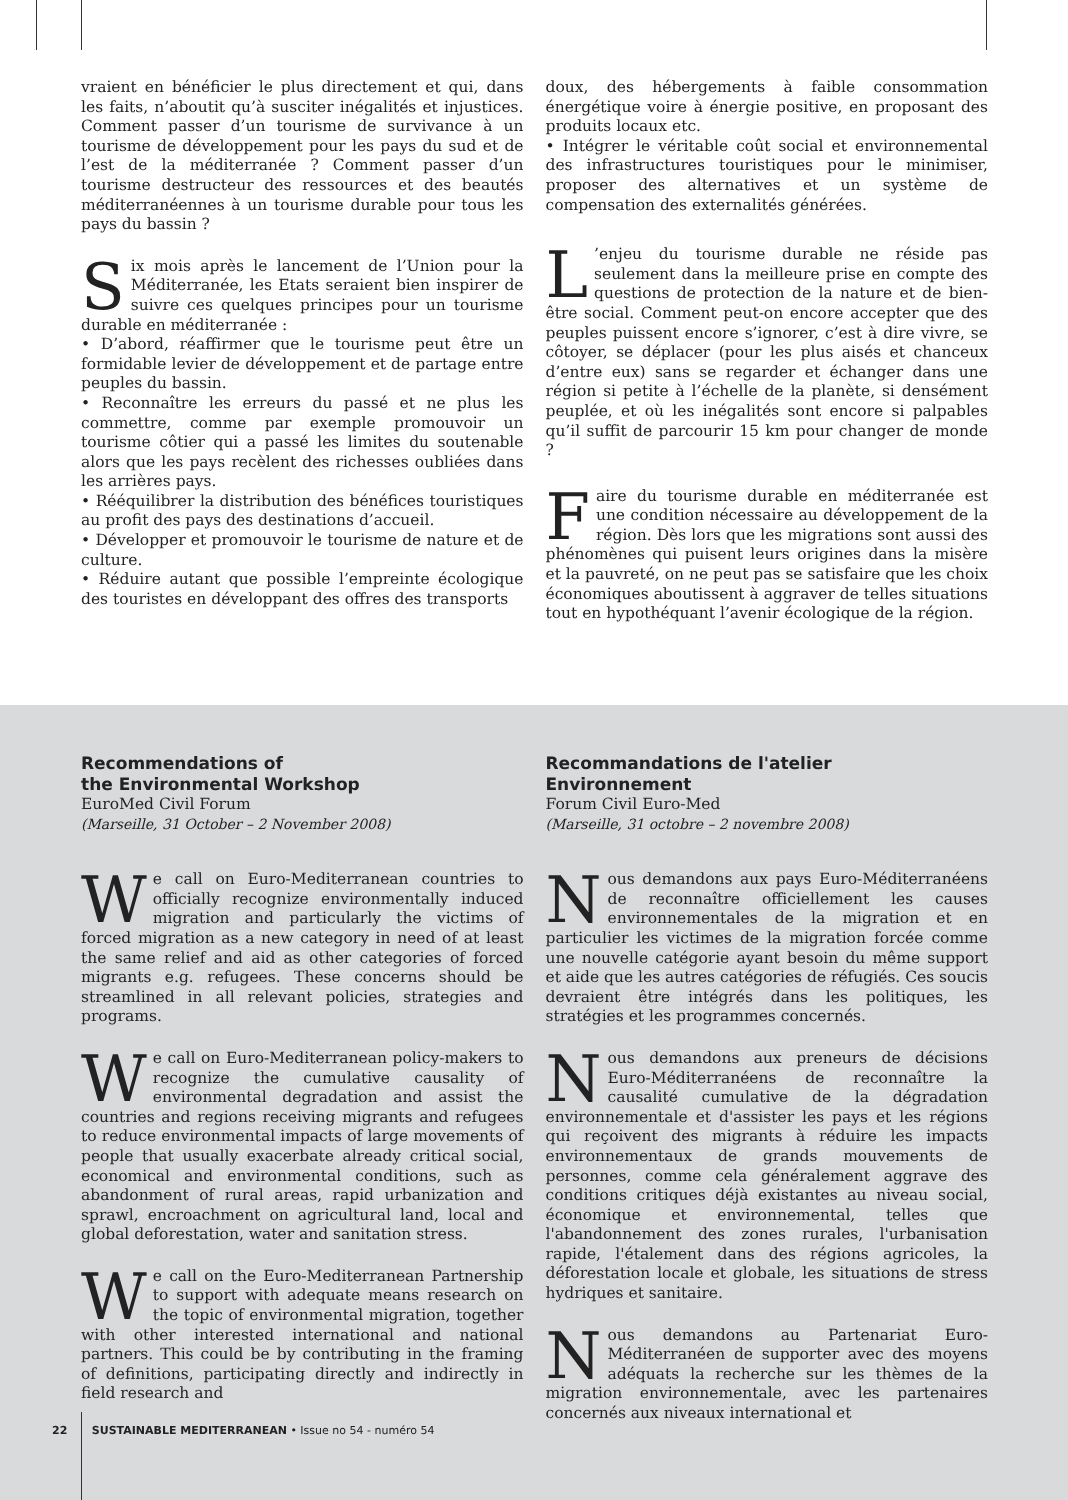vraient en bénéficier le plus directement et qui, dans les faits, n’aboutit qu’à susciter inégalités et injustices. Comment passer d’un tourisme de survivance à un tourisme de développement pour les pays du sud et de l’est de la méditerranée ? Comment passer d’un tourisme destructeur des ressources et des beautés méditerranéennes à un tourisme durable pour tous les pays du bassin ?
Six mois après le lancement de l’Union pour la Méditerranée, les Etats seraient bien inspirer de suivre ces quelques principes pour un tourisme durable en méditerranée :
• D’abord, réaffirmer que le tourisme peut être un formidable levier de développement et de partage entre peuples du bassin.
• Reconnaître les erreurs du passé et ne plus les commettre, comme par exemple promouvoir un tourisme côtier qui a passé les limites du soutenable alors que les pays recèlent des richesses oubliées dans les arrières pays.
• Rééquilibrer la distribution des bénéfices touristiques au profit des pays des destinations d’accueil.
• Développer et promouvoir le tourisme de nature et de culture.
• Réduire autant que possible l’empreinte écologique des touristes en développant des offres des transports
doux, des hébergements à faible consommation énergétique voire à énergie positive, en proposant des produits locaux etc.
• Intégrer le véritable coût social et environnemental des infrastructures touristiques pour le minimiser, proposer des alternatives et un système de compensation des externalités générées.
L’enjeu du tourisme durable ne réside pas seulement dans la meilleure prise en compte des questions de protection de la nature et de bien-être social. Comment peut-on encore accepter que des peuples puissent encore s’ignorer, c’est à dire vivre, se côtoyer, se déplacer (pour les plus aisés et chanceux d’entre eux) sans se regarder et échanger dans une région si petite à l’échelle de la planète, si densément peuplée, et où les inégalités sont encore si palpables qu’il suffit de parcourir 15 km pour changer de monde ?
Faire du tourisme durable en méditerranée est une condition nécessaire au développement de la région. Dès lors que les migrations sont aussi des phénomènes qui puisent leurs origines dans la misère et la pauvreté, on ne peut pas se satisfaire que les choix économiques aboutissent à aggraver de telles situations tout en hypothéquant l’avenir écologique de la région.
Recommendations of
the Environmental Workshop
EuroMed Civil Forum
(Marseille, 31 October – 2 November 2008)
We call on Euro-Mediterranean countries to officially recognize environmentally induced migration and particularly the victims of forced migration as a new category in need of at least the same relief and aid as other categories of forced migrants e.g. refugees. These concerns should be streamlined in all relevant policies, strategies and programs.
We call on Euro-Mediterranean policy-makers to recognize the cumulative causality of environmental degradation and assist the countries and regions receiving migrants and refugees to reduce environmental impacts of large movements of people that usually exacerbate already critical social, economical and environmental conditions, such as abandonment of rural areas, rapid urbanization and sprawl, encroachment on agricultural land, local and global deforestation, water and sanitation stress.
We call on the Euro-Mediterranean Partnership to support with adequate means research on the topic of environmental migration, together with other interested international and national partners. This could be by contributing in the framing of definitions, participating directly and indirectly in field research and
Recommandations de l'atelier
Environnement
Forum Civil Euro-Med
(Marseille, 31 octobre – 2 novembre 2008)
Nous demandons aux pays Euro-Méditerranéens de reconnaître officiellement les causes environnementales de la migration et en particulier les victimes de la migration forcée comme une nouvelle catégorie ayant besoin du même support et aide que les autres catégories de réfugiés. Ces soucis devraient être intégrés dans les politiques, les stratégies et les programmes concernés.
Nous demandons aux preneurs de décisions Euro-Méditerranéens de reconnaître la causalité cumulative de la dégradation environnementale et d'assister les pays et les régions qui reçoivent des migrants à réduire les impacts environnementaux de grands mouvements de personnes, comme cela généralement aggrave des conditions critiques déjà existantes au niveau social, économique et environnemental, telles que l'abandonnement des zones rurales, l'urbanisation rapide, l'étalement dans des régions agricoles, la déforestation locale et globale, les situations de stress hydriques et sanitaire.
Nous demandons au Partenariat Euro-Méditerranéen de supporter avec des moyens adéquats la recherche sur les thèmes de la migration environnementale, avec les partenaires concernés aux niveaux international et
22 SUSTAINABLE MEDITERRANEAN • Issue no 54 - numéro 54